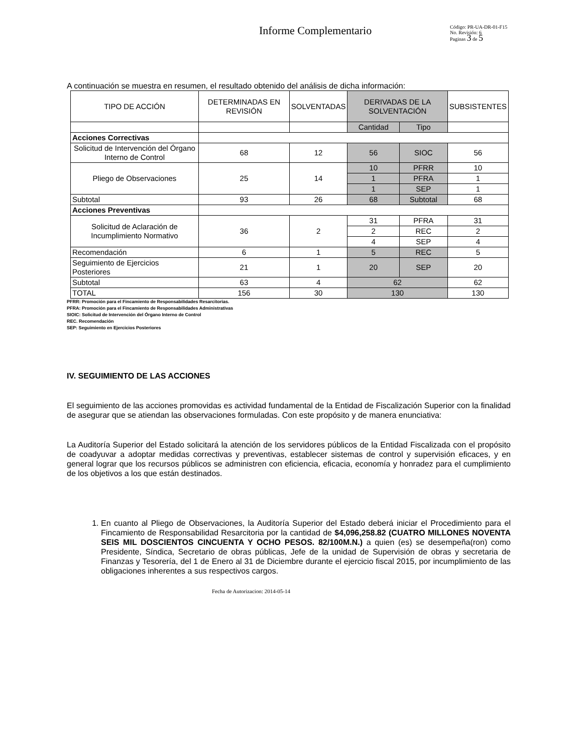Informe Complementario
Código: PR-UA-DR-01-F15
No. Revisión: 6
Paginas 3 de 5
A continuación se muestra en resumen, el resultado obtenido del análisis de dicha información:
| TIPO DE ACCIÓN | DETERMINADAS EN REVISIÓN | SOLVENTADAS | DERIVADAS DE LA SOLVENTACIÓN | | SUBSISTENTES |
| --- | --- | --- | --- | --- | --- |
| | | | Cantidad | Tipo | |
| Acciones Correctivas | | | | | |
| Solicitud de Intervención del Órgano Interno de Control | 68 | 12 | 56 | SIOC | 56 |
| Pliego de Observaciones | 25 | 14 | 10 | PFRR | 10 |
| | | | 1 | PFRA | 1 |
| | | | 1 | SEP | 1 |
| Subtotal | 93 | 26 | 68 | Subtotal | 68 |
| Acciones Preventivas | | | | | |
| Solicitud de Aclaración de Incumplimiento Normativo | 36 | 2 | 31 | PFRA | 31 |
| | | | 2 | REC | 2 |
| | | | 4 | SEP | 4 |
| Recomendación | 6 | 1 | 5 | REC | 5 |
| Seguimiento de Ejercicios Posteriores | 21 | 1 | 20 | SEP | 20 |
| Subtotal | 63 | 4 | 62 | | 62 |
| TOTAL | 156 | 30 | 130 | | 130 |
PFRR: Promoción para el Fincamiento de Responsabilidades Resarcitorias.
PFRA: Promoción para el Fincamiento de Responsabilidades Administrativas
SIOIC: Solicitud de Intervención del Órgano Interno de Control
REC. Recomendación
SEP: Seguimiento en Ejercicios Posteriores
IV. SEGUIMIENTO DE LAS ACCIONES
El seguimiento de las acciones promovidas es actividad fundamental de la Entidad de Fiscalización Superior con la finalidad de asegurar que se atiendan las observaciones formuladas. Con este propósito y de manera enunciativa:
La Auditoría Superior del Estado solicitará la atención de los servidores públicos de la Entidad Fiscalizada con el propósito de coadyuvar a adoptar medidas correctivas y preventivas, establecer sistemas de control y supervisión eficaces, y en general lograr que los recursos públicos se administren con eficiencia, eficacia, economía y honradez para el cumplimiento de los objetivos a los que están destinados.
1. En cuanto al Pliego de Observaciones, la Auditoría Superior del Estado deberá iniciar el Procedimiento para el Fincamiento de Responsabilidad Resarcitoria por la cantidad de $4,096,258.82 (CUATRO MILLONES NOVENTA SEIS MIL DOSCIENTOS CINCUENTA Y OCHO PESOS. 82/100M.N.) a quien (es) se desempeña(ron) como Presidente, Síndica, Secretario de obras públicas, Jefe de la unidad de Supervisión de obras y secretaria de Finanzas y Tesorería, del 1 de Enero al 31 de Diciembre durante el ejercicio fiscal 2015, por incumplimiento de las obligaciones inherentes a sus respectivos cargos.
Fecha de Autorizacion: 2014-05-14